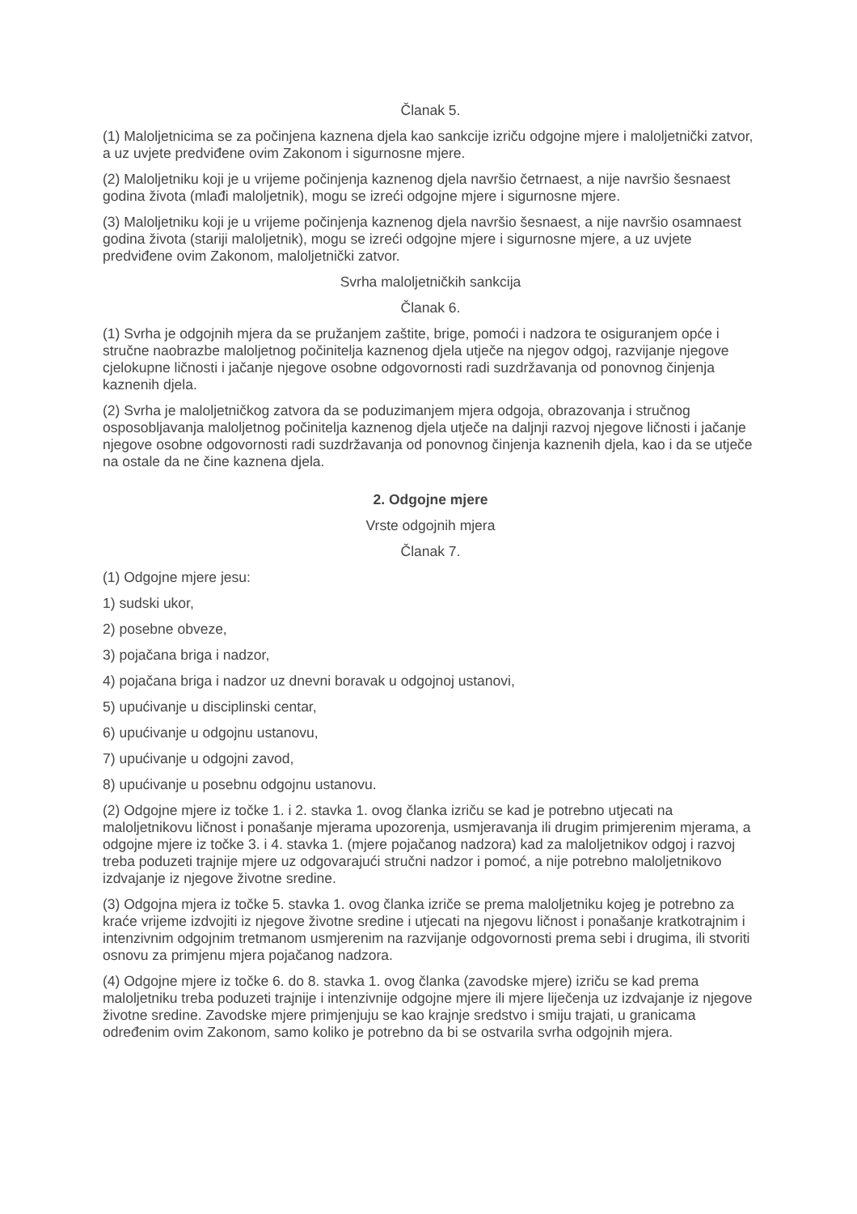Članak 5.
(1) Maloljetnicima se za počinjena kaznena djela kao sankcije izriču odgojne mjere i maloljetnički zatvor, a uz uvjete predviđene ovim Zakonom i sigurnosne mjere.
(2) Maloljetniku koji je u vrijeme počinjenja kaznenog djela navršio četrnaest, a nije navršio šesnaest godina života (mlađi maloljetnik), mogu se izreći odgojne mjere i sigurnosne mjere.
(3) Maloljetniku koji je u vrijeme počinjenja kaznenog djela navršio šesnaest, a nije navršio osamnaest godina života (stariji maloljetnik), mogu se izreći odgojne mjere i sigurnosne mjere, a uz uvjete predviđene ovim Zakonom, maloljetnički zatvor.
Svrha maloljetničkih sankcija
Članak 6.
(1) Svrha je odgojnih mjera da se pružanjem zaštite, brige, pomoći i nadzora te osiguranjem opće i stručne naobrazbe maloljetnog počinitelja kaznenog djela utječe na njegov odgoj, razvijanje njegove cjelokupne ličnosti i jačanje njegove osobne odgovornosti radi suzdržavanja od ponovnog činjenja kaznenih djela.
(2) Svrha je maloljetničkog zatvora da se poduzimanjem mjera odgoja, obrazovanja i stručnog osposobljavanja maloljetnog počinitelja kaznenog djela utječe na daljnji razvoj njegove ličnosti i jačanje njegove osobne odgovornosti radi suzdržavanja od ponovnog činjenja kaznenih djela, kao i da se utječe na ostale da ne čine kaznena djela.
2. Odgojne mjere
Vrste odgojnih mjera
Članak 7.
(1) Odgojne mjere jesu:
1) sudski ukor,
2) posebne obveze,
3) pojačana briga i nadzor,
4) pojačana briga i nadzor uz dnevni boravak u odgojnoj ustanovi,
5) upućivanje u disciplinski centar,
6) upućivanje u odgojnu ustanovu,
7) upućivanje u odgojni zavod,
8) upućivanje u posebnu odgojnu ustanovu.
(2) Odgojne mjere iz točke 1. i 2. stavka 1. ovog članka izriču se kad je potrebno utjecati na maloljetnikovu ličnost i ponašanje mjerama upozorenja, usmjeravanja ili drugim primjerenim mjerama, a odgojne mjere iz točke 3. i 4. stavka 1. (mjere pojačanog nadzora) kad za maloljetnikov odgoj i razvoj treba poduzeti trajnije mjere uz odgovarajući stručni nadzor i pomoć, a nije potrebno maloljetnikovo izdvajanje iz njegove životne sredine.
(3) Odgojna mjera iz točke 5. stavka 1. ovog članka izriče se prema maloljetniku kojeg je potrebno za kraće vrijeme izdvojiti iz njegove životne sredine i utjecati na njegovu ličnost i ponašanje kratkotrajnim i intenzivnim odgojnim tretmanom usmjerenim na razvijanje odgovornosti prema sebi i drugima, ili stvoriti osnovu za primjenu mjera pojačanog nadzora.
(4) Odgojne mjere iz točke 6. do 8. stavka 1. ovog članka (zavodske mjere) izriču se kad prema maloljetniku treba poduzeti trajnije i intenzivnije odgojne mjere ili mjere liječenja uz izdvajanje iz njegove životne sredine. Zavodske mjere primjenjuju se kao krajnje sredstvo i smiju trajati, u granicama određenim ovim Zakonom, samo koliko je potrebno da bi se ostvarila svrha odgojnih mjera.